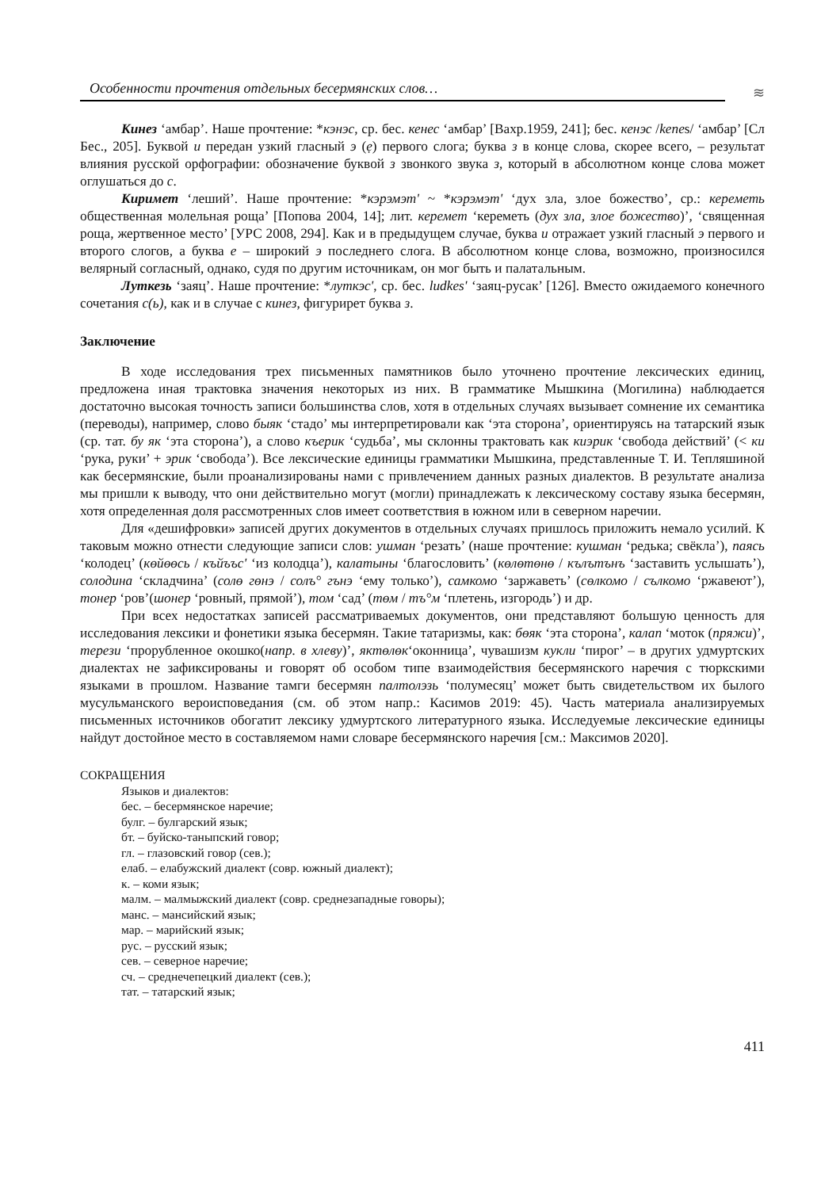Особенности прочтения отдельных бесермянских слов…
≋
Кинез ‘амбар’. Наше прочтение: *кэнэс, ср. бес. кенес ‘амбар’ [Вахр.1959, 241]; бес. кенэс /kenes/ ‘амбар’ [Сл Бес., 205]. Буквой и передан узкий гласный э (ẹ) первого слога; буква з в конце слова, скорее всего, – результат влияния русской орфографии: обозначение буквой з звонкого звука з, который в абсолютном конце слова может оглушаться до с.
Киримет ‘леший’. Наше прочтение: *кэрэмэт' ~ *кэрэмэт' ‘дух зла, злое божество’, ср.: кереметь общественная молельная роща’ [Попова 2004, 14]; лит. керемет ‘кереметь (дух зла, злое божество)’, ‘священная роща, жертвенное место’ [УРС 2008, 294]. Как и в предыдущем случае, буква и отражает узкий гласный э первого и второго слогов, а буква е – широкий э последнего слога. В абсолютном конце слова, возможно, произносился велярный согласный, однако, судя по другим источникам, он мог быть и палатальным.
Луткезь ‘заяц’. Наше прочтение: *луткэс', ср. бес. ludkes' ‘заяц-русак’ [126]. Вместо ожидаемого конечного сочетания с(ь), как и в случае с кинез, фигурирет буква з.
Заключение
В ходе исследования трех письменных памятников было уточнено прочтение лексических единиц, предложена иная трактовка значения некоторых из них. В грамматике Мышкина (Могилина) наблюдается достаточно высокая точность записи большинства слов, хотя в отдельных случаях вызывает сомнение их семантика (переводы), например, слово быяк ‘стадо’ мы интерпретировали как ‘эта сторона’, ориентируясь на татарский язык (ср. тат. бу як ‘эта сторона’), а слово къерик ‘судьба’, мы склонны трактовать как киэрик ‘свобода действий’ (< ки ‘рука, руки’ + эрик ‘свобода’). Все лексические единицы грамматики Мышкина, представленные Т. И. Тепляшиной как бесермянские, были проанализированы нами с привлечением данных разных диалектов. В результате анализа мы пришли к выводу, что они действительно могут (могли) принадлежать к лексическому составу языка бесермян, хотя определенная доля рассмотренных слов имеет соответствия в южном или в северном наречии.
Для «дешифровки» записей других документов в отдельных случаях пришлось приложить немало усилий. К таковым можно отнести следующие записи слов: ушман ‘резать’ (наше прочтение: кушман ‘редька; свёкла’), паясь ‘колодец’ (көйөөсь / къйъъс' ‘из колодца’), калатыны ‘благословить’ (көлөтөнө / кълътънъ ‘заставить услышать’), солодина ‘складчина’ (солө гөнэ / солъ° гънэ ‘ему только’), самкомо ‘заржаветь’ (сөлкомо / сълкомо ‘ржавеют’), тонер ‘ров’(шонер ‘ровный, прямой’), том ‘сад’ (төм / тъ°м ‘плетень, изгородь’) и др.
При всех недостатках записей рассматриваемых документов, они представляют большую ценность для исследования лексики и фонетики языка бесермян. Такие татаризмы, как: бөяк ‘эта сторона’, калап ‘моток (пряжи)’, терези ‘прорубленное окошко(напр. в хлеву)’, яктөлөк‘оконница’, чувашизм кукли ‘пирог’ – в других удмуртских диалектах не зафиксированы и говорят об особом типе взаимодействия бесермянского наречия с тюркскими языками в прошлом. Название тамги бесермян палтолэзь ‘полумесяц’ может быть свидетельством их былого мусульманского вероисповедания (см. об этом напр.: Касимов 2019: 45). Часть материала анализируемых письменных источников обогатит лексику удмуртского литературного языка. Исследуемые лексические единицы найдут достойное место в составляемом нами словаре бесермянского наречия [см.: Максимов 2020].
СОКРАЩЕНИЯ
Языков и диалектов:
бес. – бесермянское наречие;
булг. – булгарский язык;
бт. – буйско-таныпский говор;
гл. – глазовский говор (сев.);
елаб. – елабужский диалект (совр. южный диалект);
к. – коми язык;
малм. – малмыжский диалект (совр. среднезападные говоры);
манс. – мансийский язык;
мар. – марийский язык;
рус. – русский язык;
сев. – северное наречие;
сч. – среднечепецкий диалект (сев.);
тат. – татарский язык;
411